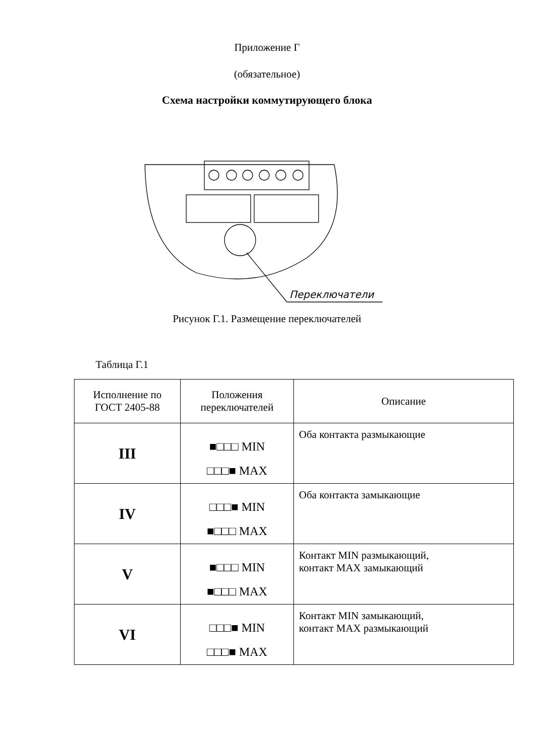Приложение Г
(обязательное)
Схема настройки коммутирующего блока
Переключатели
Рисунок Г.1. Размещение переключателей
Таблица Г.1
| Исполнение по ГОСТ 2405-88 | Положения переключателей | Описание |
| --- | --- | --- |
| III | ■□□□ MIN □□□■ MAX | Оба контакта размыкающие |
| IV | □□□■ MIN ■□□□ MAX | Оба контакта замыкающие |
| V | ■□□□ MIN ■□□□ MAX | Контакт MIN размыкающий, контакт MAX замыкающий |
| VI | □□□■ MIN □□□■ MAX | Контакт MIN замыкающий, контакт MAX размыкающий |